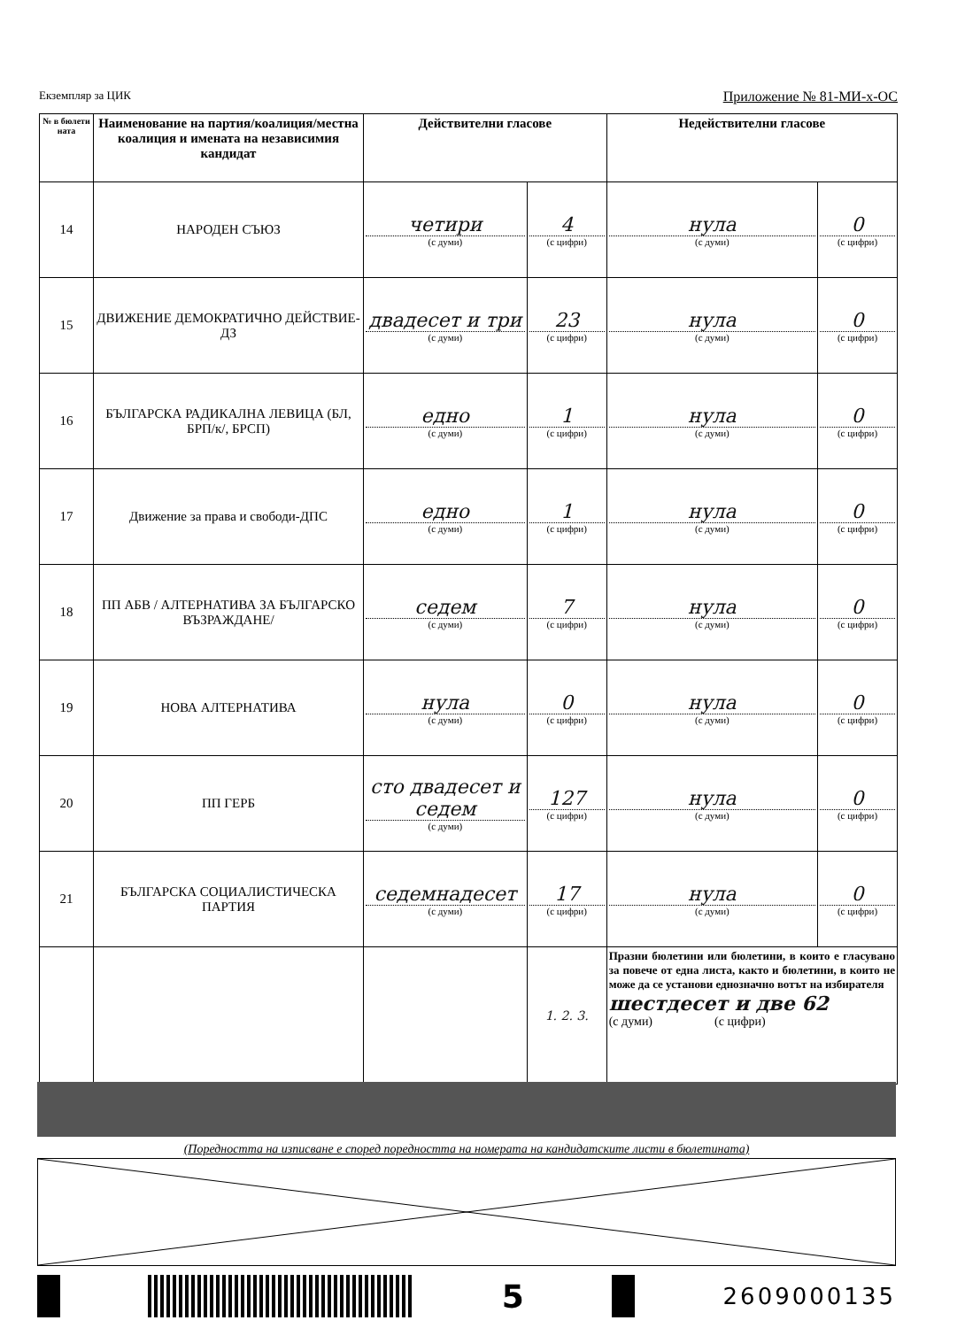Екземпляр за ЦИК Приложение № 81-МИ-х-ОС
| № в бюлети ната | Наименование на партия/коалиция/местна коалиция и имената на независимия кандидат | Действителни гласове | | Недействителни гласове | |
| --- | --- | --- | --- | --- | --- |
| 14 | НАРОДЕН СЪЮЗ | четири (с думи) | 4 (с цифри) | нула (с думи) | 0 (с цифри) |
| 15 | ДВИЖЕНИЕ ДЕМОКРАТИЧНО ДЕЙСТВИЕ-ДЗ | двадесет и три (с думи) | 23 (с цифри) | нула (с думи) | 0 (с цифри) |
| 16 | БЪЛГАРСКА РАДИКАЛНА ЛЕВИЦА (БЛ, БРП/к/, БРСП) | едно (с думи) | 1 (с цифри) | нула (с думи) | 0 (с цифри) |
| 17 | Движение за права и свободи-ДПС | едно (с думи) | 1 (с цифри) | нула (с думи) | 0 (с цифри) |
| 18 | ПП АБВ / АЛТЕРНАТИВА ЗА БЪЛГАРСКО ВЪЗРАЖДАНЕ/ | седем (с думи) | 7 (с цифри) | нула (с думи) | 0 (с цифри) |
| 19 | НОВА АЛТЕРНАТИВА | нула (с думи) | 0 (с цифри) | нула (с думи) | 0 (с цифри) |
| 20 | ПП ГЕРБ | сто двадесет и седем (с думи) | 127 (с цифри) | нула (с думи) | 0 (с цифри) |
| 21 | БЪЛГАРСКА СОЦИАЛИСТИЧЕСКА ПАРТИЯ | седемнадесет (с думи) | 17 (с цифри) | нула (с думи) | 0 (с цифри) |
| | | | 1. 2. 3. | Празни бюлетини или бюлетини, в които е гласувано за повече от една листа, както и бюлетини, в които не може да се установи еднозначно вотът на избирателя шестдесет и две 62 (с думи) (с цифри) | |
(Поредността на изписване е според поредността на номерата на кандидатските листи в бюлетината)
5
2609000135